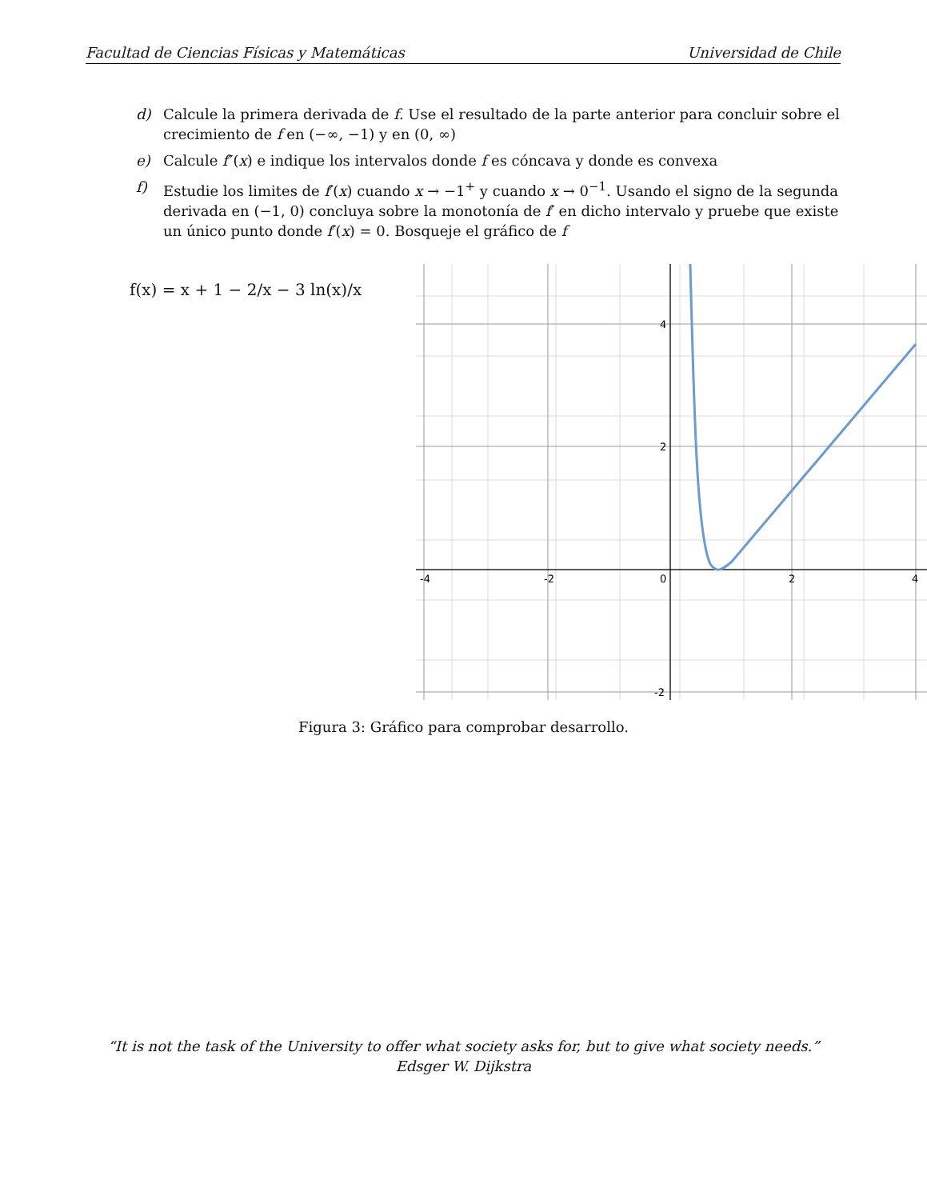Facultad de Ciencias Físicas y Matemáticas Universidad de Chile
d) Calcule la primera derivada de f. Use el resultado de la parte anterior para concluir sobre el crecimiento de f en (−∞, −1) y en (0, ∞)
e) Calcule f″(x) e indique los intervalos donde f es cóncava y donde es convexa
f) Estudie los limites de f′(x) cuando x → −1<sup>+</sup> y cuando x → 0<sup>−1</sup>. Usando el signo de la segunda derivada en (−1, 0) concluya sobre la monotonía de f′ en dicho intervalo y pruebe que existe un único punto donde f′(x) = 0. Bosqueje el gráfico de f
f(x) = x + 1 − 2/x − 3 ln(x)/x
-4
-2
0
2
4
4
2
-2
Figura 3: Gráfico para comprobar desarrollo.
“It is not the task of the University to offer what society asks for, but to give what society needs.”
Edsger W. Dijkstra